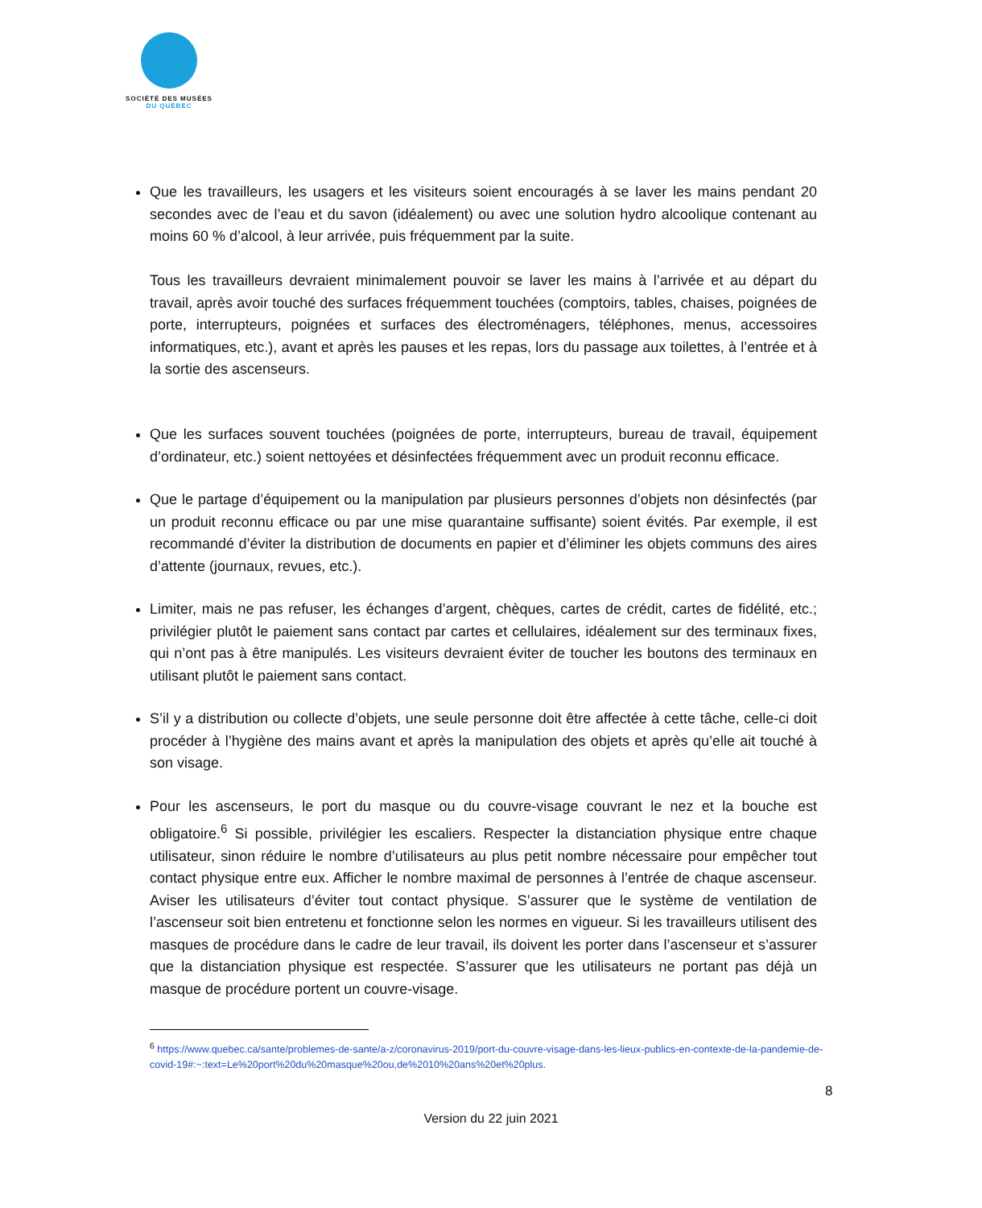SOCIÉTÉ DES MUSÉES
DU QUÉBEC
Que les travailleurs, les usagers et les visiteurs soient encouragés à se laver les mains pendant 20 secondes avec de l’eau et du savon (idéalement) ou avec une solution hydro alcoolique contenant au moins 60 % d’alcool, à leur arrivée, puis fréquemment par la suite.
Tous les travailleurs devraient minimalement pouvoir se laver les mains à l’arrivée et au départ du travail, après avoir touché des surfaces fréquemment touchées (comptoirs, tables, chaises, poignées de porte, interrupteurs, poignées et surfaces des électroménagers, téléphones, menus, accessoires informatiques, etc.), avant et après les pauses et les repas, lors du passage aux toilettes, à l’entrée et à la sortie des ascenseurs.
Que les surfaces souvent touchées (poignées de porte, interrupteurs, bureau de travail, équipement d’ordinateur, etc.) soient nettoyées et désinfectées fréquemment avec un produit reconnu efficace.
Que le partage d’équipement ou la manipulation par plusieurs personnes d’objets non désinfectés (par un produit reconnu efficace ou par une mise quarantaine suffisante) soient évités. Par exemple, il est recommandé d’éviter la distribution de documents en papier et d’éliminer les objets communs des aires d’attente (journaux, revues, etc.).
Limiter, mais ne pas refuser, les échanges d’argent, chèques, cartes de crédit, cartes de fidélité, etc.; privilégier plutôt le paiement sans contact par cartes et cellulaires, idéalement sur des terminaux fixes, qui n’ont pas à être manipulés. Les visiteurs devraient éviter de toucher les boutons des terminaux en utilisant plutôt le paiement sans contact.
S’il y a distribution ou collecte d’objets, une seule personne doit être affectée à cette tâche, celle-ci doit procéder à l’hygiène des mains avant et après la manipulation des objets et après qu’elle ait touché à son visage.
Pour les ascenseurs, le port du masque ou du couvre-visage couvrant le nez et la bouche est obligatoire.<sup>6</sup> Si possible, privilégier les escaliers. Respecter la distanciation physique entre chaque utilisateur, sinon réduire le nombre d’utilisateurs au plus petit nombre nécessaire pour empêcher tout contact physique entre eux. Afficher le nombre maximal de personnes à l’entrée de chaque ascenseur. Aviser les utilisateurs d’éviter tout contact physique. S’assurer que le système de ventilation de l’ascenseur soit bien entretenu et fonctionne selon les normes en vigueur. Si les travailleurs utilisent des masques de procédure dans le cadre de leur travail, ils doivent les porter dans l’ascenseur et s’assurer que la distanciation physique est respectée. S’assurer que les utilisateurs ne portant pas déjà un masque de procédure portent un couvre-visage.
<sup>6</sup> https://www.quebec.ca/sante/problemes-de-sante/a-z/coronavirus-2019/port-du-couvre-visage-dans-les-lieux-publics-en-contexte-de-la-pandemie-de-covid-19#:~:text=Le%20port%20du%20masque%20ou,de%2010%20ans%20et%20plus.
8
Version du 22 juin 2021